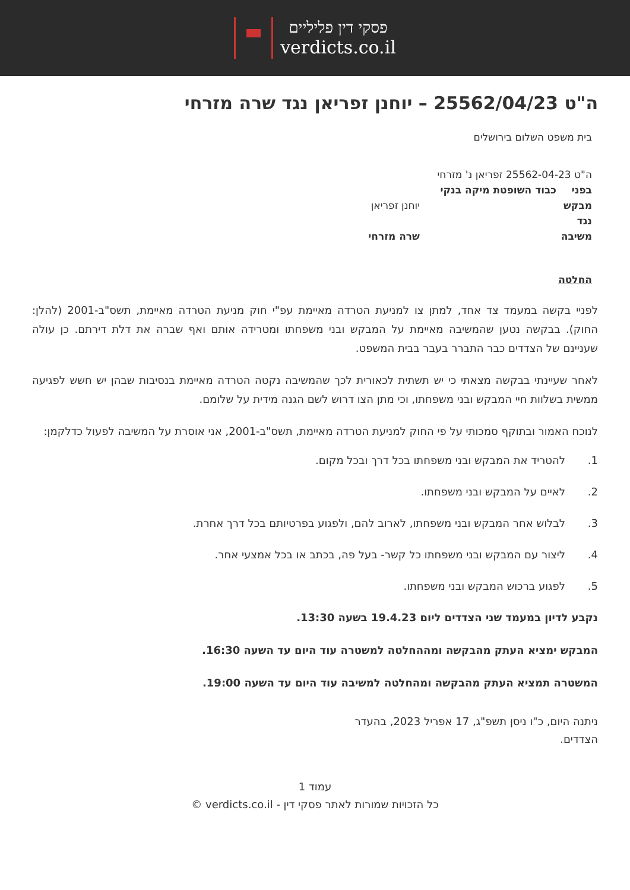פסקי דין פליליים
verdicts.co.il
ה"ט 25562/04/23 – יוחנן זפריאן נגד שרה מזרחי
בית משפט השלום בירושלים
ה"ט 25562-04-23 זפריאן נ' מזרחי
בפני כבוד השופטת מיקה בנקי
מבקש יוחנן זפריאן
נגד
משיבה שרה מזרחי
החלטה
לפניי בקשה במעמד צד אחד, למתן צו למניעת הטרדה מאיימת עפ"י חוק מניעת הטרדה מאיימת, תשס"ב-2001 (להלן: החוק). בבקשה נטען שהמשיבה מאיימת על המבקש ובני משפחתו ומטרידה אותם ואף שברה את דלת דירתם. כן עולה שעניינם של הצדדים כבר התברר בעבר בבית המשפט.
לאחר שעיינתי בבקשה מצאתי כי יש תשתית לכאורית לכך שהמשיבה נקטה הטרדה מאיימת בנסיבות שבהן יש חשש לפגיעה ממשית בשלוות חיי המבקש ובני משפחתו, וכי מתן הצו דרוש לשם הגנה מידית על שלומם.
לנוכח האמור ובתוקף סמכותי על פי החוק למניעת הטרדה מאיימת, תשס"ב-2001, אני אוסרת על המשיבה לפעול כדלקמן:
1. להטריד את המבקש ובני משפחתו בכל דרך ובכל מקום.
2. לאיים על המבקש ובני משפחתו.
3. לבלוש אחר המבקש ובני משפחתו, לארוב להם, ולפגוע בפרטיותם בכל דרך אחרת.
4. ליצור עם המבקש ובני משפחתו כל קשר- בעל פה, בכתב או בכל אמצעי אחר.
5. לפגוע ברכוש המבקש ובני משפחתו.
נקבע לדיון במעמד שני הצדדים ליום 19.4.23 בשעה 13:30.
המבקש ימציא העתק מהבקשה ומההחלטה למשטרה עוד היום עד השעה 16:30.
המשטרה תמציא העתק מהבקשה ומהחלטה למשיבה עוד היום עד השעה 19:00.
ניתנה היום, כ"ו ניסן תשפ"ג, 17 אפריל 2023, בהעדר הצדדים.
עמוד 1
כל הזכויות שמורות לאתר פסקי דין - verdicts.co.il ©